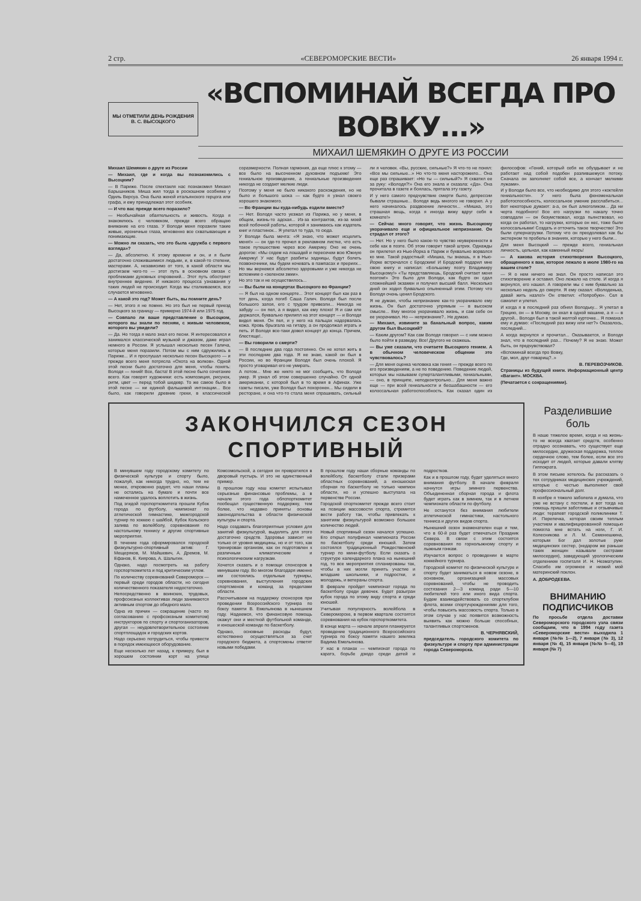2 стр. «СЕВЕРОМОРСКИЕ ВЕСТИ» 26 января 1994 г.
МЫ ОТМЕТИЛИ ДЕНЬ РОЖДЕНИЯ В. С. ВЫСОЦКОГО
«ВСПОМИНАЙ ВСЕГДА ПРО ВОВКУ...»
МИХАИЛ ШЕМЯКИН О ДРУГЕ ИЗ РОССИИ
Михаил Шемякин о друге из России
— Михаил, где и когда вы познакомились с Высоцким?
— В Париже. После спектакля нас познакомил Михаил Барышников. Миша жил тогда в роскошном особняке у Одиль Версуа. Она была женой итальянского герцога или графа, и ему принадлежал этот особняк.
— И что вас прежде всего поразило?
— Необычайная обаятельность и живость. Когда я знакомлюсь с человеком, прежде всего обращаю внимание на его глаза. У Володи меня поразили такие живые, ироничные глаза, мгновенно все схватывающие и понимающие.
— Можно ли сказать, что это была «дружба с первого взгляда»?
— Да, абсолютно. К этому времени и он, и я были достаточно сложившимися людьми, и, в какой-то степени, мастерами. А, независимо от того, в какой области мы достигаем чего-то — этот путь в основном связан с проблемами духовных откровений... Этот путь обостряет внутреннее видение. И никакого процесса узнавания у таких людей не происходит. Когда мы сталкиваемся, все случается мгновенно.
— А какой это год? Может быть, вы помните день?
— Нет, этого я не помню. Но это был не первый приезд Высоцкого за границу — примерно 1974-й или 1975 год.
— Совпало ли ваше представление о Высоцком, которого вы знали по песням, с живым человеком, которого вы увидели?
— Да. Но тогда я мало знал его песни. Я интересовался и занимался классической музыкой и джазом, даже играл немного в России. Я услышал несколько песен Галича, которые меня поразили. Потом мы с ним сдружились в Париже... И я прослушал несколько песен Высоцкого — и прежде всего меня потрясла «Охота на волков». Одной этой песни было достаточно для меня, чтобы понять: Володя — гений! Все, баста! В этой песне было сочетание всего. Как говорят художники: есть композиция, рисунок, ритм, цвет — перед тобой шедевр. То же самое было в этой песне — ни единой фальшивой интонации... Все было, как говорили древние греки, в классической соразмерности. Полная гармония, да еще плюс к этому — все было на высоченном духовном подъеме! Это гениальное произведение, а гениальные произведения никогда не создают мелкие люди.
Поэтому у меня не было никакого расхождения, но не было и большого шока — как будто я узнал своего хорошего знакомого.
— Во Франции вы куда-нибудь ездили вместе?
— Нет. Володя часто уезжал из Парижа, но у меня, в общем, жизнь-то адская... Из-за контрактов, из-за моей всей побочной работы, которой я занимаюсь как издатель книг и пластинок... Я улетал то туда, то сюда.
У Володи была мечта: «Я знаю, что может исцелить меня!» — он где-то прочел в рекламном листке, что есть такое путешествие через всю Америку. Оно не очень дорогое: «Мы сядем на лошадей и пересечем всю Южную Америку! У нас будут разбиты задницы, будут болеть позвоночники, мы будем ночевать в пампасах и прериях... Но мы вернемся абсолютно здоровыми и уже никогда не вспомним о «зеленом змии».
Но это так и не осуществилось...
— Вы были на концертах Высоцкого во Франции?
— Я был на одном концерте... Этот концерт был как раз в тот день, когда погиб Саша Галич. Володя был после большого запоя, его с трудом привезли... Никогда не забуду — он пел, а я видел, как ему плохо! Я и сам еле держался, буквально прилипл на этот концерт — и Володя видел меня. Он пел, и у него на пальцах надорвалась кожа. Кровь брызгала на гитару, а он продолжал играть и петь. И Володя все-таки довел концерт до конца. Причем, блестяще!..
— Вы говорили о смерти?
— В последние два года постоянно. Он не хотел жить в эти последние два года. Я не знаю, какой он был в России, но во Франции Володя был очень плохой. Я просто уговаривал его не умирать.
А потом... Мне же никто не мог сообщить, что Володя умер. Я узнал об этом совершенно случайно. От одной американки, с которой был в то время в Афинах. Уже газеты писали, уже Володя был похоронен... Мы сидели в ресторане, и она что-то стала меня спрашивать, сильный ли я человек. «Вы, русские, сильные?» Я что-то не понял: «Все мы сильные...» Но что-то меня насторожило... Она еще раз спрашивает: «Но ты — сильный?» Я схватил ее за руку: «Володя?!» Она его знала и сказала: «Да». Она прочитала в газете и боялась, прятала эту газету.
И у него самого предчувствие смерти было, депрессии бывали страшные... Володя ведь многого не говорил. А у него начиналось раздвоение личности... «Мишка, это страшная вещь, когда я иногда вижу вдруг себя в комнате!»
— Сейчас много говорят, что жизнь Высоцкому укорачивало еще и официальное непризнание. Он страдал от этого?
— Нет. Но у него было какое-то чувство неуверенности в себе как в поэте. Об этом говорит такой штрих. Однажды он прилетел из Нью-Йорка в Париж и буквально ворвался ко мне. Такой радостный: «Мишка, ты знаешь, я в Нью-Йорке встречался с Бродским! И Бродский подарил мне свою книгу и написал: «Большому поэту Владимиру Высоцкому!» «Ты представляешь, Бродский считает меня поэтом!» Это было для Володи, как будто он сдал сложнейший экзамен и получил высший балл. Несколько дней он ходил буквально опьяненный этим. Потому что Володя очень ценил Бродского.
Я не думаю, чтобы непризнание как-то укорачивало ему жизнь. Он был достаточно упрямым — в высоком смысле... Ему многое укорачивало жизнь, и сам себе он ее укорачивал. Но — непризнание?.. Не думаю.
— Михаил, извините за банальный вопрос, каким другом был Высоцкий?
— Каким другом? Как сам Володя говорил — с ним можно было пойти в разведку. Все! Другого не скажешь.
— Вы уже сказали, что считаете Высоцкого гением. А в обычном человеческом общении это чувствовалось?
— Для меня оценка человека как гения — прежде всего по его произведениям, а не по поведению. Поведение людей, которых мы называем супер­талантливыми, гениальными, — оно, в принципе, неподконтрольно... Для меня важно еще — при всей гениальности и бесшабашности — его колоссальная работоспособность. Как сказал один из философов: «Гений, который себя не обуздывает и не работает над собой подобен разлившемуся потоку. Сначала он заполняет собой все, а кончает мелкими лужами».
И у Володи было все, что необходимо для этого «коктейля гениальности». У него была феноменальная работоспособность, колоссальное умение расслабиться... Вот некоторые думают: а-а, он был алкоголиком... Да ни черта подобного! Все его нагрузки по накалу точно совпадали — он безумствовал, когда пьянствовал, но когда он работал, то нагрузки, которые он нес, тоже были колоссальными! Создать и отточить такое творчество! Это были супернагрузки. Потому что он преодолевал как бы экстерном те пробелы в знаниях, которые у него были...
Для меня Высоцкий — прежде всего, гениальная личность, цельная, как каменный якорь!
— А какова история стихотворения Высоцкого, обращенного к вам, которое лежало в июле 1980-го на вашем столе?
— Я о нем ничего не знал. Он просто написал это стихотворение и оставил. Оно лежало на столе. И когда я вернулся, его нашел. А говорили мы с ним буквально за несколько недель до смерти. Я ему сказал: «Володенька, давай жить назло!» Он ответил: «Попробую». Сел в самолет и улетел.
И когда я в последний раз обнял Володьку... Я улетал в Грецию, он — в Москву, он ехал в одной машине, а я — в другой... Володя был в такой желтой курточке... Я помахал ему и думаю: «Последний раз вижу или нет?» Оказалось, последний...
А когда вернулся и прочитал... Оказывается, и Володя знал, что в последний раз... Почему? Я не знаю. Может быть, он предчувствовал?
«Вспоминай всегда про Вовку,
Где, мол, друг-товарищ?..»
В. ПЕРЕВОЗЧИКОВ.
Страницы из будущей книги. Информационный центр «Вагант». МОСКВА.
(Печатается с сокращениями).
ЗАКОНЧИЛСЯ СЕЗОН СПОРТИВНЫЙ
В минувшем году городскому комитету по физической культуре и спорту было, пожалуй, как никогда трудно, но, тем не менее, откровенно радует, что наши планы не остались на бумаге и почти все намеченное удалось воплотить в жизнь.
Под эгидой горспорткомитета прошли Кубок города по футболу, чемпионат по атлетической гимнастике, межгородской турнир по хоккею с шайбой, Кубок Кольского залива по волейболу, соревнования по настольному теннису и другие спортивные мероприятия.
В течение года сформировался городской физкультурно-спортивный актив: Г. Мещеряков, М. Майшевич, А. Дремов, М. Ефанов, Е. Киярова, А. Шалыгин.
Однако, надо посмотреть на работу горспорткомитета и под критическим углом.
По количеству соревнований Североморск — первый среди городов области, но сегодня количественного показателя недостаточно.
Непосредственно в воинских, трудовых, профсоюзных коллективах люди занимаются активным спортом до обидного мало.
Одна из причин — сокращение (часто по согласованию с профсоюзным комитетом) инструкторов по спорту и спортоганизаторов, другая — неудовлетворительное состояние спортплощадок и городских кортов.
Надо серьезно потрудиться, чтобы привести в порядок имеющееся оборудование.
Еще несколько лет назад, к примеру, был в хорошем состоянии корт на улице Комсомольской, а сегодня он превратился в дворовый пустырь. И это не единственный пример.
В прошлом году наш комитет испытывал серьезные финансовые проблемы, а в начале этого года облспорткомитет пообещал существенную поддержку, тем более, что недавно приняты основы законодательства в области физической культуры и спорта.
Надо создавать благоприятные условия для занятий физкультурой, выделять для этого достаточно средств. Здоровье зависит не только от уровня медицины, но и от того, как тренирован организм, как он подготовлен к различным климатическим и психологическим нагрузкам.
Хочется сказать и о помощи спонсоров в минувшем году. Во многом благодаря именно им состоялись отдельные турниры, соревнования, выступления городских спортсменов и команд за пределами области.
Рассчитываем на поддержку спонсоров при проведении Всероссийского турнира по боксу памяти В. Емельянова в нынешнем году. Надеемся, что финансовую помощь окажут они и местной футбольной команде, и юношеской команде по баскетболу.
Однако, основные расходы будут, естественно осуществляться за счет городского бюджета, а спортсмены ответят новыми победами.
В прошлом году наши сборные команды по волейболу, баскетболу стали призерами областных соревнований, а юношеская сборная по баскетболу не только чемпион области, но и успешно выступала на первенстве России.
Городской спорткомитет прежде всего стоит на позиции массовости спорта, стремится вести работу так, чтобы привлекать к занятиям физкультурой возможно большее количество людей.
Новый спортивный сезон начался успешно. Его открыл полуфинал чемпионата России по баскетболу среди юношей. Затем состоялся традиционный Рождественский турнир по мини-футболу. Если сказать о структуре календарного плана на нынешний год, то все мероприятия спланированы так, чтобы в них могли принять участие и младшие школьники, и подростки, и молодежь, и ветераны спорта.
В феврале пройдет чемпионат города по баскетболу среди девочек. Будет разыгран кубок города по этому виду спорта и среди юношей.
Учитывая популярность волейбола в Североморске, в первом квартале состоятся соревнования на кубок горспорткомитета.
В конце марта — начале апреля планируется проведение традиционного Всероссийского турнира по боксу памяти нашего земляка Вадима Емельянова.
У нас в планах — чемпионат города по каратэ, борьбе дзюдо среди детей и подростков.
Как и в прошлом году, будет уделяться много внимания футболу. В начале февраля начнутся игры зимнего первенства. Объединенная сборная города и флота будет играть как в зимнем, так и в летнем чемпионате области по футболу.
Не останутся без внимания любители атлетической гимнастики, настольного тенниса и других видов спорта.
Нынешний сезон знаменателен еще и тем, что в 60-й раз будет отмечаться Праздник Севера. В связи с этим состоятся соревнования по горнолыжному спорту и лыжным гонкам.
Изучается вопрос о проведении в марте хоккейного турнира.
Городской комитет по физической культуре и спорту будет заниматься в новом сезоне, в основном, организацией массовых соревнований, чтобы не проводить состязания 2—3 команд ради 5—10 любителей того или иного вида спорта. Будем взаимодействовать со спортклубом флота, всеми спортучреждениями для того, чтобы повысить массовость спорта. Только в этом случае у нас появится возможность выявить как можно больше способных, талантливых спортсменов.
В. ЧЕРНЯВСКИЙ,
председатель городского комитета по физкультуре и спорту при администрации города Североморска.
Разделившие боль
В наше тяжелое время, когда и на жизнь-то не всегда хватает средств, особенно отрадно осознавать, что существует еще милосердие, дружеская поддержка, теплое сердечное слово, тем более, если все это исходит от людей, которые давали клятву Гиппократа.
В этом письме хотелось бы рассказать о тех сотрудниках медицинских учреждений, которые с честью выполняют свой профессиональный долг.
В ноябре я тяжело заболела и думала, что уже не встану с постели, и вот тогда на помощь пришли заботливые и отзывчивые люди: терапевт городской поликлиники Т. И. Перепечка, которая своим теплым участием и квалифицированной помощью помогла мне встать на ноги, Г. И. Колесникова и Л. М. Семенюшкина, которым Бог дал золотые руки медицинских сестер, (недаром же раньше таких женщин называли сестрами милосердия), заведующий урологическим отделением госпиталя И. Н. Незматулин. Спасибо им огромное и низкий мой материнский поклон.
А. ДОБРОДЕЕВА.
ВНИМАНИЮ ПОДПИСЧИКОВ
По просьбе отдела доставки Североморского городского узла связи сообщаем, что в 1994 году газета «Североморские вести» выходила 1 января (№№ 1—2), 7 января (№ 3), 12 января (№ 4), 15 января (№№ 5—6), 19 января (№ 7)